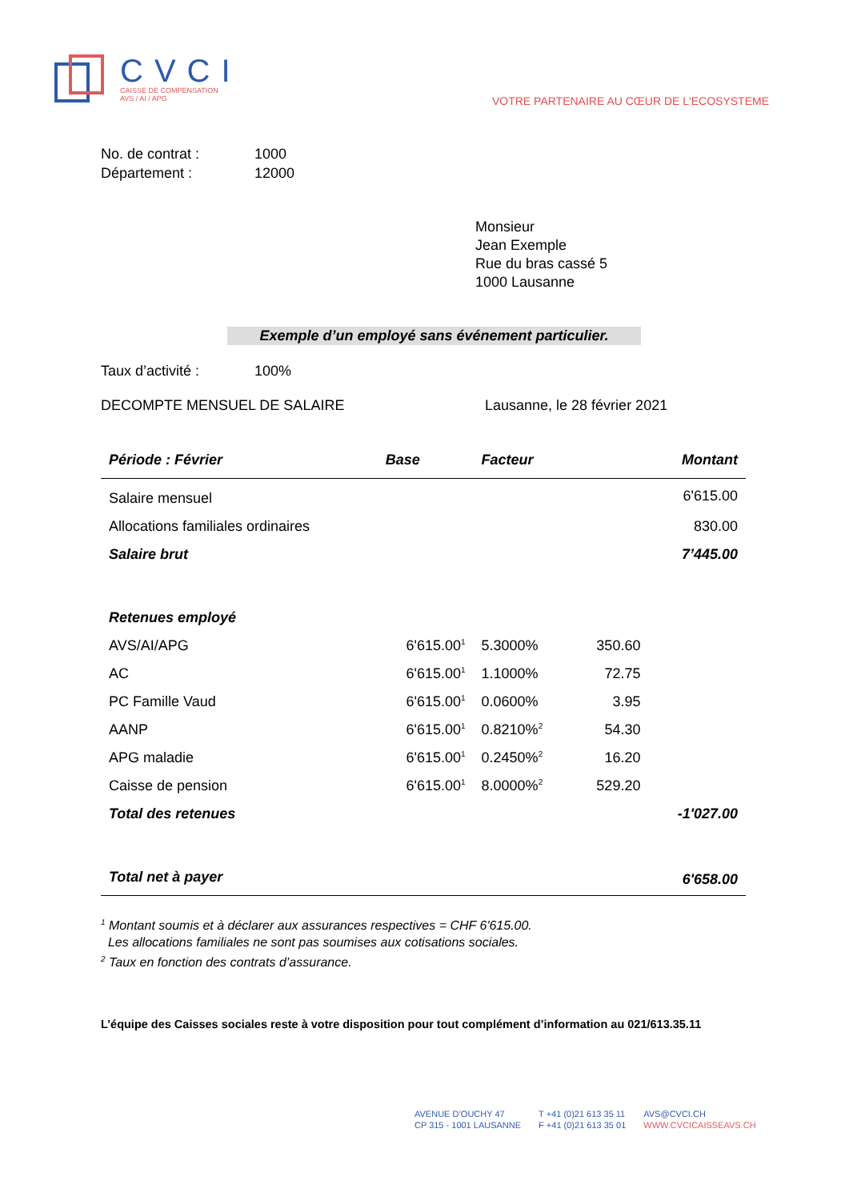CVCI
CAISSE DE COMPENSATION
AVS / AI / APG
VOTRE PARTENAIRE AU CŒUR DE L'ECOSYSTEME
No. de contrat : 1000
Département : 12000
Monsieur
Jean Exemple
Rue du bras cassé 5
1000 Lausanne
Exemple d’un employé sans événement particulier.
Taux d’activité : 100%
DECOMPTE MENSUEL DE SALAIRE Lausanne, le 28 février 2021
| Période : Février | Base | Facteur | | Montant |
| --- | --- | --- | --- | --- |
| Salaire mensuel | | | | 6'615.00 |
| Allocations familiales ordinaires | | | | 830.00 |
| Salaire brut | | | | 7’445.00 |
| Retenues employé | | | | |
| AVS/AI/APG | 6'615.00<sup>1</sup> | 5.3000% | 350.60 | |
| AC | 6'615.00<sup>1</sup> | 1.1000% | 72.75 | |
| PC Famille Vaud | 6'615.00<sup>1</sup> | 0.0600% | 3.95 | |
| AANP | 6'615.00<sup>1</sup> | 0.8210%<sup>2</sup> | 54.30 | |
| APG maladie | 6'615.00<sup>1</sup> | 0.2450%<sup>2</sup> | 16.20 | |
| Caisse de pension | 6'615.00<sup>1</sup> | 8.0000%<sup>2</sup> | 529.20 | |
| Total des retenues | | | | -1'027.00 |
| Total net à payer | | | | 6'658.00 |
<sup>1</sup> Montant soumis et à déclarer aux assurances respectives = CHF 6'615.00.
Les allocations familiales ne sont pas soumises aux cotisations sociales.
<sup>2</sup> Taux en fonction des contrats d’assurance.
L’équipe des Caisses sociales reste à votre disposition pour tout complément d’information au 021/613.35.11
AVENUE D’OUCHY 47
CP 315 - 1001 LAUSANNE
T +41 (0)21 613 35 11
F +41 (0)21 613 35 01
AVS@CVCI.CH
WWW.CVCICAISSEAVS.CH